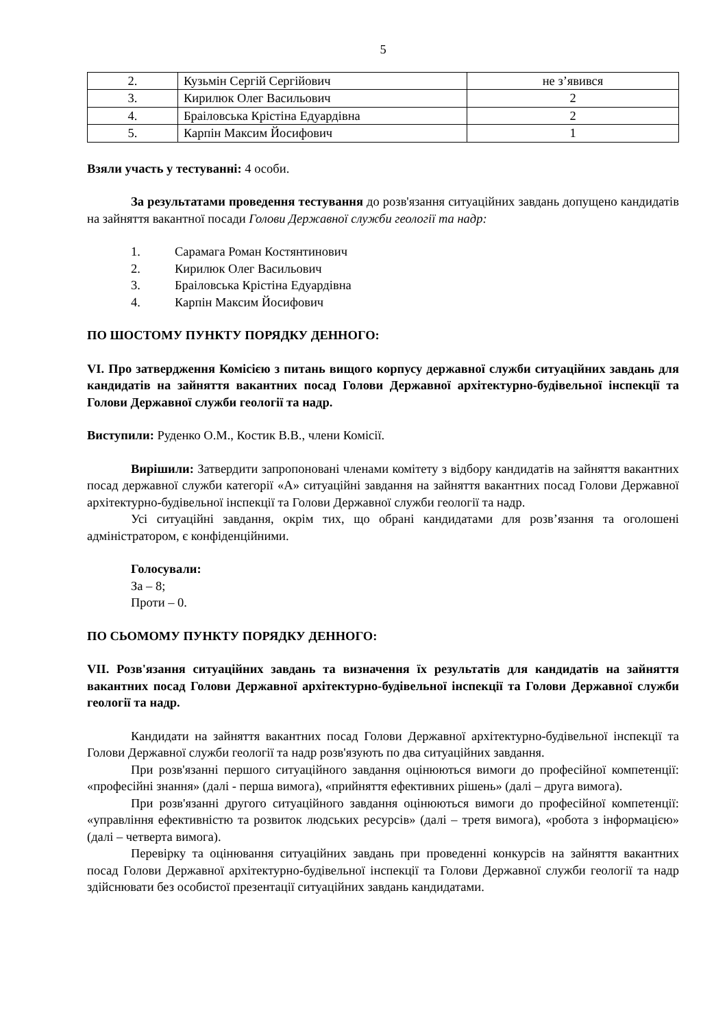5
| 2. | Кузьмін Сергій Сергійович | не з’явився |
| 3. | Кирилюк Олег Васильович | 2 |
| 4. | Браіловська Крістіна Едуардівна | 2 |
| 5. | Карпін Максим Йосифович | 1 |
Взяли участь у тестуванні: 4 особи.
За результатами проведення тестування до розв'язання ситуаційних завдань допущено кандидатів на зайняття вакантної посади Голови Державної служби геології та надр:
1. Сарамага Роман Костянтинович
2. Кирилюк Олег Васильович
3. Браіловська Крістіна Едуардівна
4. Карпін Максим Йосифович
ПО ШОСТОМУ ПУНКТУ ПОРЯДКУ ДЕННОГО:
VI. Про затвердження Комісією з питань вищого корпусу державної служби ситуаційних завдань для кандидатів на зайняття вакантних посад Голови Державної архітектурно-будівельної інспекції та Голови Державної служби геології та надр.
Виступили: Руденко О.М., Костик В.В., члени Комісії.
Вирішили: Затвердити запропоновані членами комітету з відбору кандидатів на зайняття вакантних посад державної служби категорії «А» ситуаційні завдання на зайняття вакантних посад Голови Державної архітектурно-будівельної інспекції та Голови Державної служби геології та надр.
Усі ситуаційні завдання, окрім тих, що обрані кандидатами для розв’язання та оголошені адміністратором, є конфіденційними.
Голосували:
За – 8;
Проти – 0.
ПО СЬОМОМУ ПУНКТУ ПОРЯДКУ ДЕННОГО:
VII. Розв'язання ситуаційних завдань та визначення їх результатів для кандидатів на зайняття вакантних посад Голови Державної архітектурно-будівельної інспекції та Голови Державної служби геології та надр.
Кандидати на зайняття вакантних посад Голови Державної архітектурно-будівельної інспекції та Голови Державної служби геології та надр розв'язують по два ситуаційних завдання.
При розв'язанні першого ситуаційного завдання оцінюються вимоги до професійної компетенції: «професійні знання» (далі - перша вимога), «прийняття ефективних рішень» (далі – друга вимога).
При розв'язанні другого ситуаційного завдання оцінюються вимоги до професійної компетенції: «управління ефективністю та розвиток людських ресурсів» (далі – третя вимога), «робота з інформацією» (далі – четверта вимога).
Перевірку та оцінювання ситуаційних завдань при проведенні конкурсів на зайняття вакантних посад Голови Державної архітектурно-будівельної інспекції та Голови Державної служби геології та надр здійснювати без особистої презентації ситуаційних завдань кандидатами.